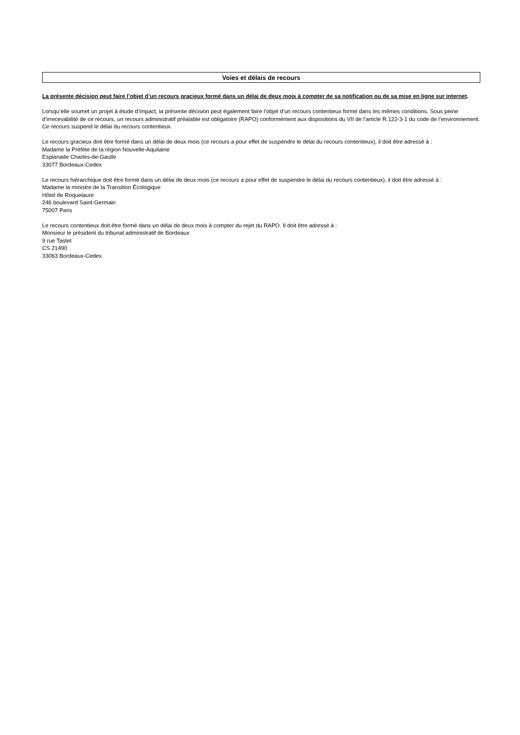Voies et délais de recours
La présente décision peut faire l’objet d’un recours gracieux formé dans un délai de deux mois à compter de sa notification ou de sa mise en ligne sur internet.
Lorsqu’elle soumet un projet à étude d’impact, la présente décision peut également faire l’objet d’un recours contentieux formé dans les mêmes conditions. Sous peine d’irrecevabilité de ce recours, un recours administratif préalable est obligatoire (RAPO) conformément aux dispositions du VII de l’article R.122-3-1 du code de l’environnement. Ce recours suspend le délai du recours contentieux.
Le recours gracieux doit être formé dans un délai de deux mois (ce recours a pour effet de suspendre le délai du recours contentieux), il doit être adressé à :
Madame la Préfète de la région Nouvelle-Aquitaine
Esplanade Charles-de-Gaulle
33077 Bordeaux-Cedex
Le recours hiérarchique doit être formé dans un délai de deux mois (ce recours a pour effet de suspendre le délai du recours contentieux), il doit être adressé à :
Madame la ministre de la Transition Écologique
Hôtel de Roquelaure
246 boulevard Saint-Germain
75007 Paris
Le recours contentieux doit être formé dans un délai de deux mois à compter du rejet du RAPO. Il doit être adressé à :
Monsieur le président du tribunal administratif de Bordeaux
9 rue Tastet
CS 21490
33063 Bordeaux-Cedex